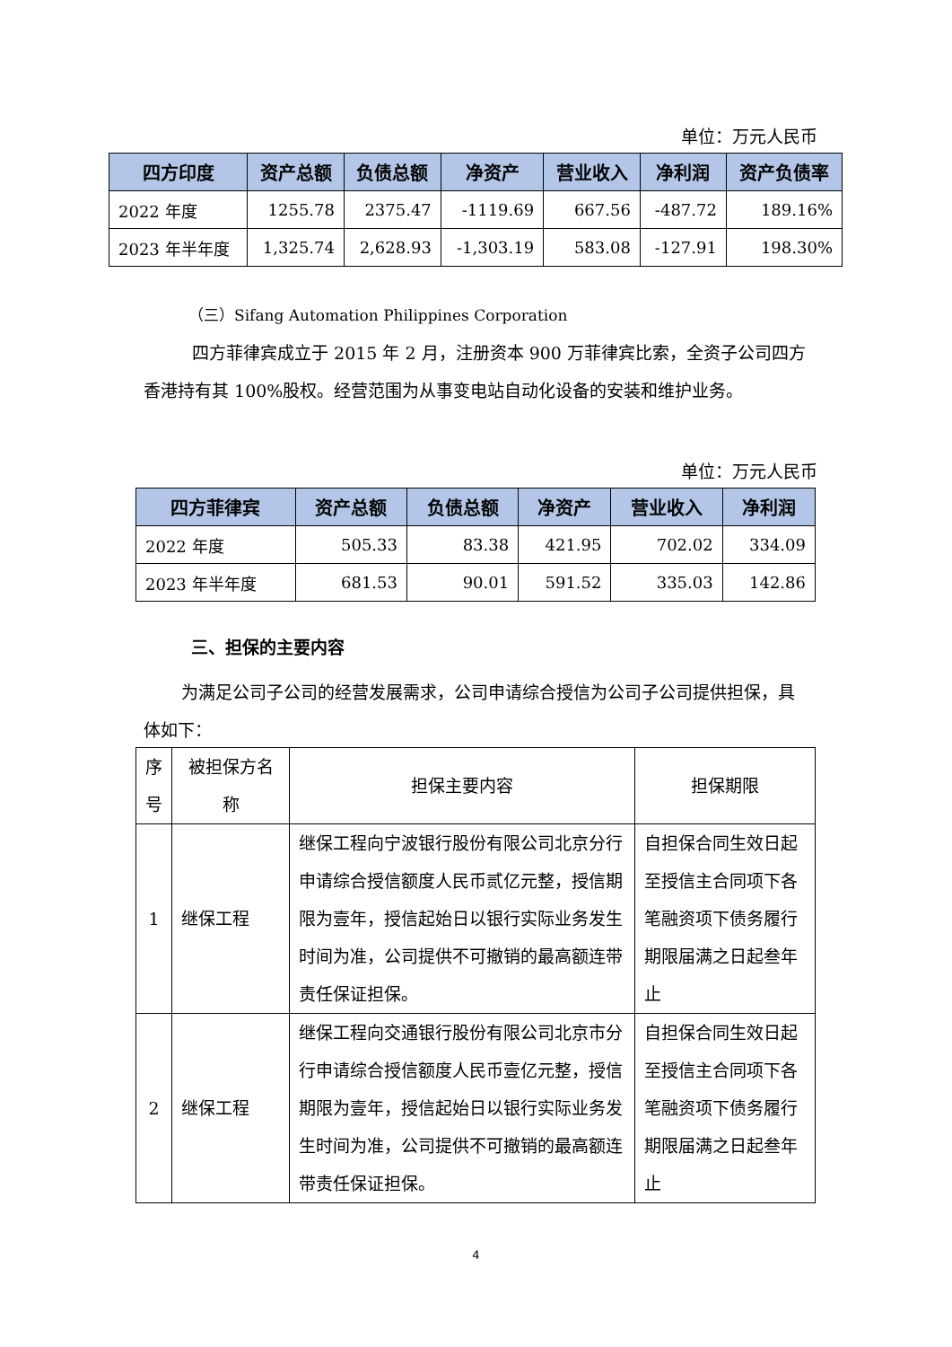单位：万元人民币
| 四方印度 | 资产总额 | 负债总额 | 净资产 | 营业收入 | 净利润 | 资产负债率 |
| --- | --- | --- | --- | --- | --- | --- |
| 2022 年度 | 1255.78 | 2375.47 | -1119.69 | 667.56 | -487.72 | 189.16% |
| 2023 年半年度 | 1,325.74 | 2,628.93 | -1,303.19 | 583.08 | -127.91 | 198.30% |
（三）Sifang Automation Philippines Corporation
四方菲律宾成立于 2015 年 2 月，注册资本 900 万菲律宾比索，全资子公司四方香港持有其 100%股权。经营范围为从事变电站自动化设备的安装和维护业务。
单位：万元人民币
| 四方菲律宾 | 资产总额 | 负债总额 | 净资产 | 营业收入 | 净利润 |
| --- | --- | --- | --- | --- | --- |
| 2022 年度 | 505.33 | 83.38 | 421.95 | 702.02 | 334.09 |
| 2023 年半年度 | 681.53 | 90.01 | 591.52 | 335.03 | 142.86 |
三、担保的主要内容
为满足公司子公司的经营发展需求，公司申请综合授信为公司子公司提供担保，具体如下：
| 序号 | 被担保方名称 | 担保主要内容 | 担保期限 |
| 1 | 继保工程 | 继保工程向宁波银行股份有限公司北京分行申请综合授信额度人民币贰亿元整，授信期限为壹年，授信起始日以银行实际业务发生时间为准，公司提供不可撤销的最高额连带责任保证担保。 | 自担保合同生效日起至授信主合同项下各笔融资项下债务履行期限届满之日起叁年止 |
| 2 | 继保工程 | 继保工程向交通银行股份有限公司北京市分行申请综合授信额度人民币壹亿元整，授信期限为壹年，授信起始日以银行实际业务发生时间为准，公司提供不可撤销的最高额连带责任保证担保。 | 自担保合同生效日起至授信主合同项下各笔融资项下债务履行期限届满之日起叁年止 |
4